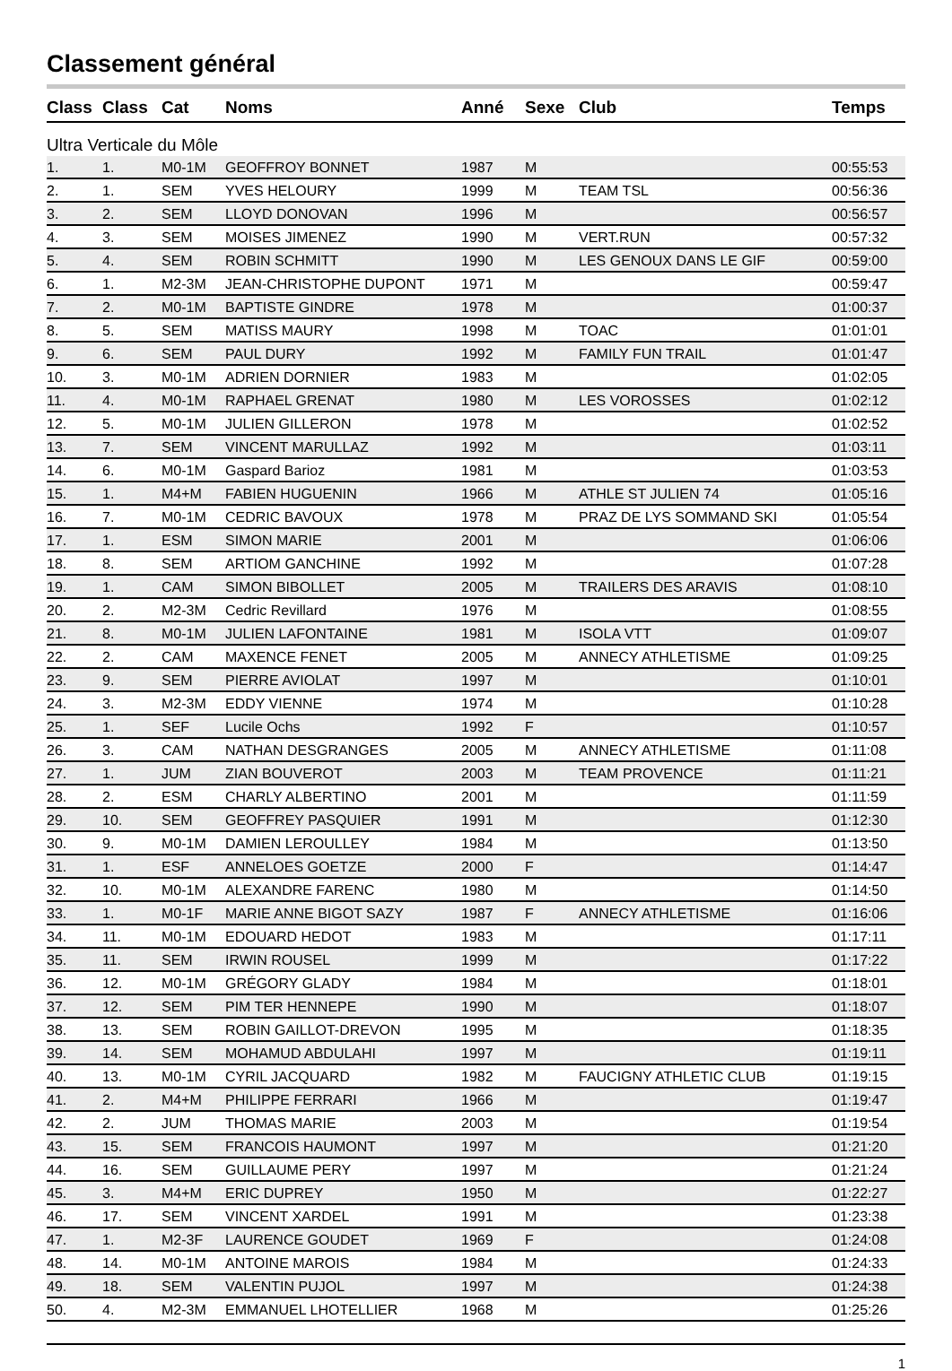Classement général
| Class | Class | Cat | Noms | Anné | Sexe | Club | Temps |
| --- | --- | --- | --- | --- | --- | --- | --- |
| Ultra Verticale du Môle | | | | | | | |
| 1. | 1. | M0-1M | GEOFFROY BONNET | 1987 | M | | 00:55:53 |
| 2. | 1. | SEM | YVES HELOURY | 1999 | M | TEAM TSL | 00:56:36 |
| 3. | 2. | SEM | LLOYD DONOVAN | 1996 | M | | 00:56:57 |
| 4. | 3. | SEM | MOISES JIMENEZ | 1990 | M | VERT.RUN | 00:57:32 |
| 5. | 4. | SEM | ROBIN SCHMITT | 1990 | M | LES GENOUX DANS LE GIF | 00:59:00 |
| 6. | 1. | M2-3M | JEAN-CHRISTOPHE DUPONT | 1971 | M | | 00:59:47 |
| 7. | 2. | M0-1M | BAPTISTE GINDRE | 1978 | M | | 01:00:37 |
| 8. | 5. | SEM | MATISS MAURY | 1998 | M | TOAC | 01:01:01 |
| 9. | 6. | SEM | PAUL DURY | 1992 | M | FAMILY FUN TRAIL | 01:01:47 |
| 10. | 3. | M0-1M | ADRIEN DORNIER | 1983 | M | | 01:02:05 |
| 11. | 4. | M0-1M | RAPHAEL GRENAT | 1980 | M | LES VOROSSES | 01:02:12 |
| 12. | 5. | M0-1M | JULIEN GILLERON | 1978 | M | | 01:02:52 |
| 13. | 7. | SEM | VINCENT MARULLAZ | 1992 | M | | 01:03:11 |
| 14. | 6. | M0-1M | Gaspard Barioz | 1981 | M | | 01:03:53 |
| 15. | 1. | M4+M | FABIEN HUGUENIN | 1966 | M | ATHLE ST JULIEN 74 | 01:05:16 |
| 16. | 7. | M0-1M | CEDRIC BAVOUX | 1978 | M | PRAZ DE LYS SOMMAND SKI | 01:05:54 |
| 17. | 1. | ESM | SIMON MARIE | 2001 | M | | 01:06:06 |
| 18. | 8. | SEM | ARTIOM GANCHINE | 1992 | M | | 01:07:28 |
| 19. | 1. | CAM | SIMON BIBOLLET | 2005 | M | TRAILERS DES ARAVIS | 01:08:10 |
| 20. | 2. | M2-3M | Cedric Revillard | 1976 | M | | 01:08:55 |
| 21. | 8. | M0-1M | JULIEN LAFONTAINE | 1981 | M | ISOLA VTT | 01:09:07 |
| 22. | 2. | CAM | MAXENCE FENET | 2005 | M | ANNECY ATHLETISME | 01:09:25 |
| 23. | 9. | SEM | PIERRE AVIOLAT | 1997 | M | | 01:10:01 |
| 24. | 3. | M2-3M | EDDY VIENNE | 1974 | M | | 01:10:28 |
| 25. | 1. | SEF | Lucile Ochs | 1992 | F | | 01:10:57 |
| 26. | 3. | CAM | NATHAN DESGRANGES | 2005 | M | ANNECY ATHLETISME | 01:11:08 |
| 27. | 1. | JUM | ZIAN BOUVEROT | 2003 | M | TEAM PROVENCE | 01:11:21 |
| 28. | 2. | ESM | CHARLY ALBERTINO | 2001 | M | | 01:11:59 |
| 29. | 10. | SEM | GEOFFREY PASQUIER | 1991 | M | | 01:12:30 |
| 30. | 9. | M0-1M | DAMIEN LEROULLEY | 1984 | M | | 01:13:50 |
| 31. | 1. | ESF | ANNELOES GOETZE | 2000 | F | | 01:14:47 |
| 32. | 10. | M0-1M | ALEXANDRE FARENC | 1980 | M | | 01:14:50 |
| 33. | 1. | M0-1F | MARIE ANNE BIGOT SAZY | 1987 | F | ANNECY ATHLETISME | 01:16:06 |
| 34. | 11. | M0-1M | EDOUARD HEDOT | 1983 | M | | 01:17:11 |
| 35. | 11. | SEM | IRWIN ROUSEL | 1999 | M | | 01:17:22 |
| 36. | 12. | M0-1M | GRÉGORY GLADY | 1984 | M | | 01:18:01 |
| 37. | 12. | SEM | PIM TER HENNEPE | 1990 | M | | 01:18:07 |
| 38. | 13. | SEM | ROBIN GAILLOT-DREVON | 1995 | M | | 01:18:35 |
| 39. | 14. | SEM | MOHAMUD ABDULAHI | 1997 | M | | 01:19:11 |
| 40. | 13. | M0-1M | CYRIL JACQUARD | 1982 | M | FAUCIGNY ATHLETIC CLUB | 01:19:15 |
| 41. | 2. | M4+M | PHILIPPE FERRARI | 1966 | M | | 01:19:47 |
| 42. | 2. | JUM | THOMAS MARIE | 2003 | M | | 01:19:54 |
| 43. | 15. | SEM | FRANCOIS HAUMONT | 1997 | M | | 01:21:20 |
| 44. | 16. | SEM | GUILLAUME PERY | 1997 | M | | 01:21:24 |
| 45. | 3. | M4+M | ERIC DUPREY | 1950 | M | | 01:22:27 |
| 46. | 17. | SEM | VINCENT XARDEL | 1991 | M | | 01:23:38 |
| 47. | 1. | M2-3F | LAURENCE GOUDET | 1969 | F | | 01:24:08 |
| 48. | 14. | M0-1M | ANTOINE MAROIS | 1984 | M | | 01:24:33 |
| 49. | 18. | SEM | VALENTIN PUJOL | 1997 | M | | 01:24:38 |
| 50. | 4. | M2-3M | EMMANUEL LHOTELLIER | 1968 | M | | 01:25:26 |
1